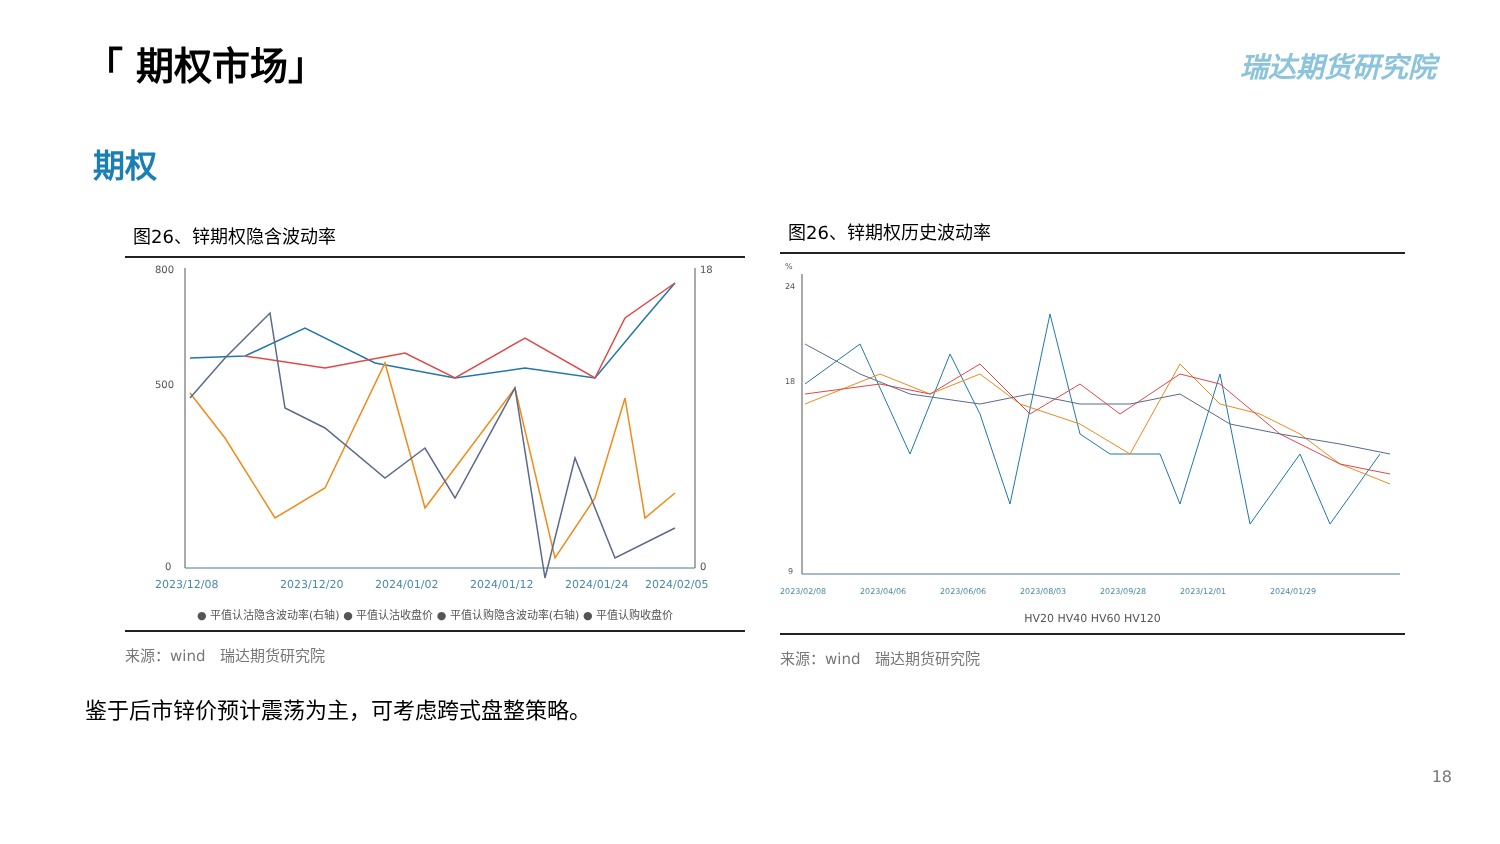「 期权市场」 瑞达期货研究院
期权
图26、锌期权隐含波动率
800
500
0
18
0
2023/12/08
2023/12/20
2024/01/02
2024/01/12
2024/01/24
2024/02/05
● 平值认沽隐含波动率(右轴) ● 平值认沽收盘价 ● 平值认购隐含波动率(右轴) ● 平值认购收盘价
来源：wind　瑞达期货研究院
图26、锌期权历史波动率
%
24
18
9
2023/02/08
2023/04/06
2023/06/06
2023/08/03
2023/09/28
2023/12/01
2024/01/29
HV20 HV40 HV60 HV120
来源：wind　瑞达期货研究院
鉴于后市锌价预计震荡为主，可考虑跨式盘整策略。
18